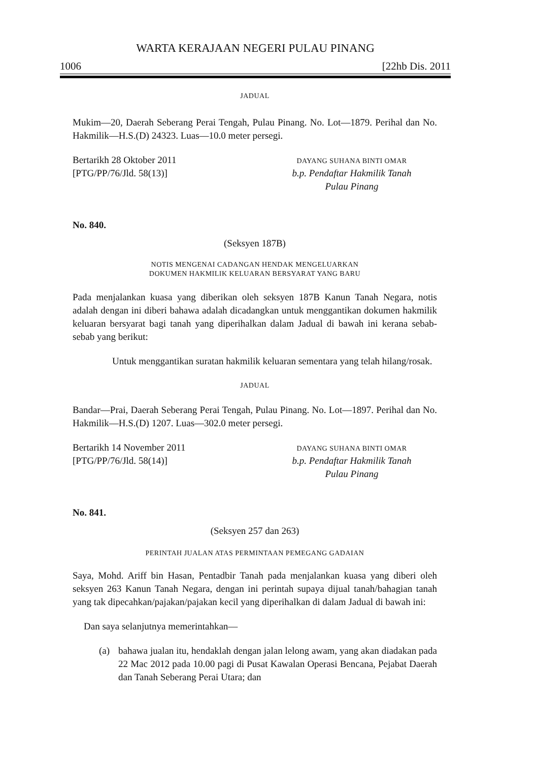WARTA KERAJAAN NEGERI PULAU PINANG
1006 [22hb Dis. 2011
JADUAL
Mukim—20, Daerah Seberang Perai Tengah, Pulau Pinang. No. Lot—1879. Perihal dan No. Hakmilik—H.S.(D) 24323. Luas—10.0 meter persegi.
Bertarikh 28 Oktober 2011
[PTG/PP/76/Jld. 58(13)]
DAYANG SUHANA BINTI OMAR
b.p. Pendaftar Hakmilik Tanah
Pulau Pinang
No. 840.
(Seksyen 187B)
NOTIS MENGENAI CADANGAN HENDAK MENGELUARKAN
DOKUMEN HAKMILIK KELUARAN BERSYARAT YANG BARU
Pada menjalankan kuasa yang diberikan oleh seksyen 187B Kanun Tanah Negara, notis adalah dengan ini diberi bahawa adalah dicadangkan untuk menggantikan dokumen hakmilik keluaran bersyarat bagi tanah yang diperihalkan dalam Jadual di bawah ini kerana sebab-sebab yang berikut:
Untuk menggantikan suratan hakmilik keluaran sementara yang telah hilang/rosak.
JADUAL
Bandar—Prai, Daerah Seberang Perai Tengah, Pulau Pinang. No. Lot—1897. Perihal dan No. Hakmilik—H.S.(D) 1207. Luas—302.0 meter persegi.
Bertarikh 14 November 2011
[PTG/PP/76/Jld. 58(14)]
DAYANG SUHANA BINTI OMAR
b.p. Pendaftar Hakmilik Tanah
Pulau Pinang
No. 841.
(Seksyen 257 dan 263)
PERINTAH JUALAN ATAS PERMINTAAN PEMEGANG GADAIAN
Saya, Mohd. Ariff bin Hasan, Pentadbir Tanah pada menjalankan kuasa yang diberi oleh seksyen 263 Kanun Tanah Negara, dengan ini perintah supaya dijual tanah/bahagian tanah yang tak dipecahkan/pajakan/pajakan kecil yang diperihalkan di dalam Jadual di bawah ini:
Dan saya selanjutnya memerintahkan—
(a) bahawa jualan itu, hendaklah dengan jalan lelong awam, yang akan diadakan pada 22 Mac 2012 pada 10.00 pagi di Pusat Kawalan Operasi Bencana, Pejabat Daerah dan Tanah Seberang Perai Utara; dan